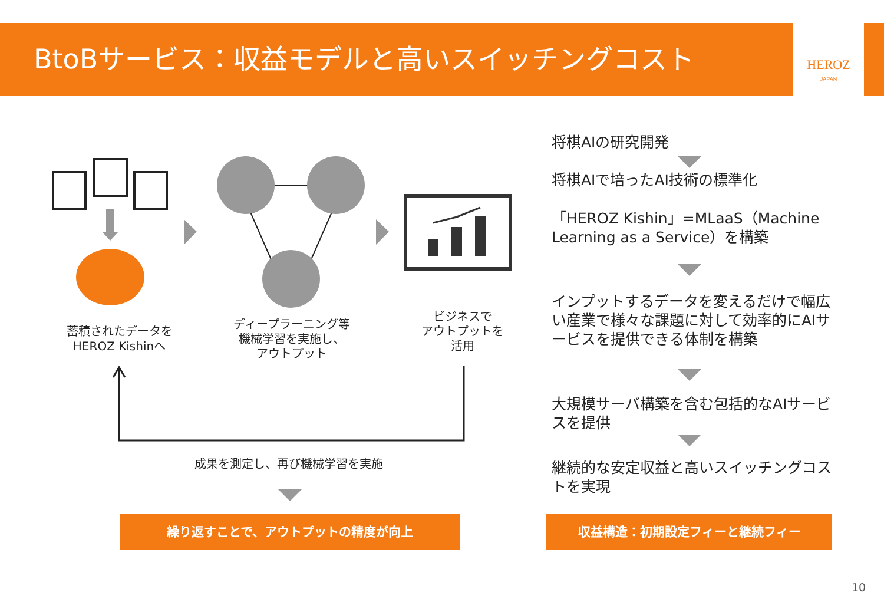BtoBサービス：収益モデルと高いスイッチングコスト HEROZ
JAPAN
蓄積されたデータを
HEROZ Kishinへ
ディープラーニング等
機械学習を実施し、
アウトプット
ビジネスで
アウトプットを
活用
成果を測定し、再び機械学習を実施
繰り返すことで、アウトプットの精度が向上
将棋AIの研究開発
将棋AIで培ったAI技術の標準化
「HEROZ Kishin」=MLaaS（Machine Learning as a Service）を構築
インプットするデータを変えるだけで幅広い産業で様々な課題に対して効率的にAIサービスを提供できる体制を構築
大規模サーバ構築を含む包括的なAIサービスを提供
継続的な安定収益と高いスイッチングコストを実現
収益構造：初期設定フィーと継続フィー
10